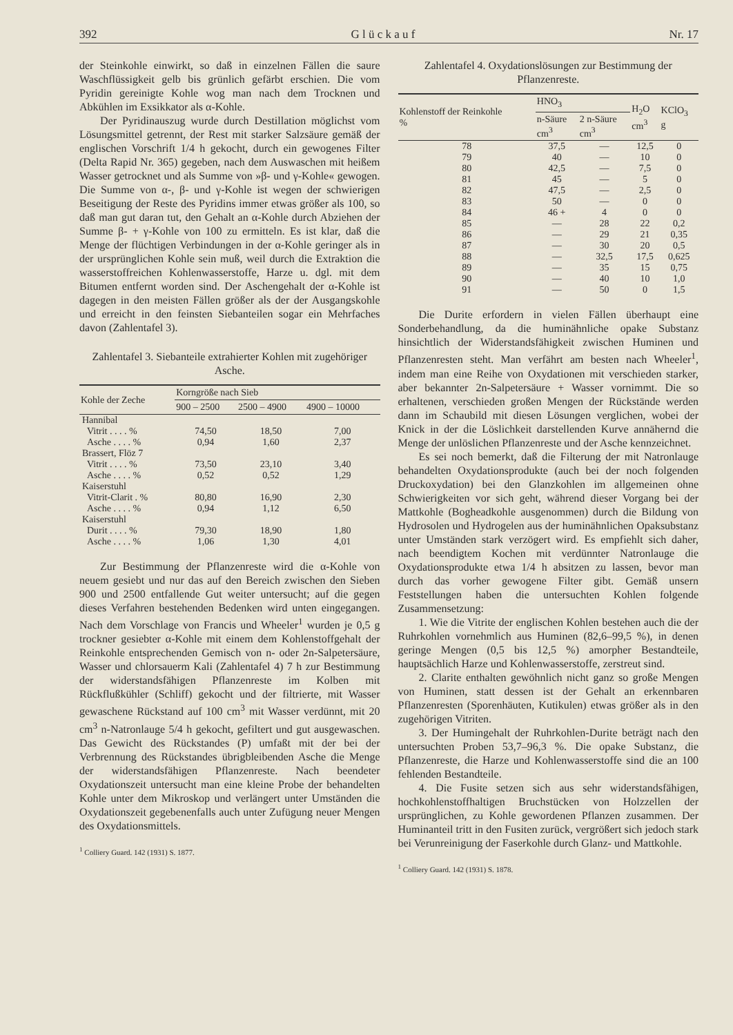392 G l ü c k a u f Nr. 17
der Steinkohle einwirkt, so daß in einzelnen Fällen die saure Waschflüssigkeit gelb bis grünlich gefärbt erschien. Die vom Pyridin gereinigte Kohle wog man nach dem Trocknen und Abkühlen im Exsikkator als α-Kohle.
Der Pyridinauszug wurde durch Destillation möglichst vom Lösungsmittel getrennt, der Rest mit starker Salzsäure gemäß der englischen Vorschrift 1/4 h gekocht, durch ein gewogenes Filter (Delta Rapid Nr. 365) gegeben, nach dem Auswaschen mit heißem Wasser getrocknet und als Summe von »β- und γ-Kohle« gewogen. Die Summe von α-, β- und γ-Kohle ist wegen der schwierigen Beseitigung der Reste des Pyridins immer etwas größer als 100, so daß man gut daran tut, den Gehalt an α-Kohle durch Abziehen der Summe β- + γ-Kohle von 100 zu ermitteln. Es ist klar, daß die Menge der flüchtigen Verbindungen in der α-Kohle geringer als in der ursprünglichen Kohle sein muß, weil durch die Extraktion die wasserstoffreichen Kohlenwasserstoffe, Harze u. dgl. mit dem Bitumen entfernt worden sind. Der Aschengehalt der α-Kohle ist dagegen in den meisten Fällen größer als der der Ausgangskohle und erreicht in den feinsten Siebanteilen sogar ein Mehrfaches davon (Zahlentafel 3).
Zahlentafel 3. Siebanteile extrahierter Kohlen mit zugehöriger Asche.
| Kohle der Zeche | Korngröße nach Sieb | | |
| --- | --- | --- | --- |
| | 900 – 2500 | 2500 – 4900 | 4900 – 10000 |
| Hannibal | | | |
| Vitrit . . . . % | 74,50 | 18,50 | 7,00 |
| Asche . . . . % | 0,94 | 1,60 | 2,37 |
| Brassert, Flöz 7 | | | |
| Vitrit . . . . % | 73,50 | 23,10 | 3,40 |
| Asche . . . . % | 0,52 | 0,52 | 1,29 |
| Kaiserstuhl | | | |
| Vitrit-Clarit . % | 80,80 | 16,90 | 2,30 |
| Asche . . . . % | 0,94 | 1,12 | 6,50 |
| Kaiserstuhl | | | |
| Durit . . . . % | 79,30 | 18,90 | 1,80 |
| Asche . . . . % | 1,06 | 1,30 | 4,01 |
Zur Bestimmung der Pflanzenreste wird die α-Kohle von neuem gesiebt und nur das auf den Bereich zwischen den Sieben 900 und 2500 entfallende Gut weiter untersucht; auf die gegen dieses Verfahren bestehenden Bedenken wird unten eingegangen. Nach dem Vorschlage von Francis und Wheeler<sup>1</sup> wurden je 0,5 g trockner gesiebter α-Kohle mit einem dem Kohlenstoffgehalt der Reinkohle entsprechenden Gemisch von n- oder 2n-Salpetersäure, Wasser und chlorsauerm Kali (Zahlentafel 4) 7 h zur Bestimmung der widerstandsfähigen Pflanzenreste im Kolben mit Rückflußkühler (Schliff) gekocht und der filtrierte, mit Wasser gewaschene Rückstand auf 100 cm<sup>3</sup> mit Wasser verdünnt, mit 20 cm<sup>3</sup> n-Natronlauge 5/4 h gekocht, gefiltert und gut ausgewaschen. Das Gewicht des Rückstandes (P) umfaßt mit der bei der Verbrennung des Rückstandes übrigbleibenden Asche die Menge der widerstandsfähigen Pflanzenreste. Nach beendeter Oxydationszeit untersucht man eine kleine Probe der behandelten Kohle unter dem Mikroskop und verlängert unter Umständen die Oxydationszeit gegebenenfalls auch unter Zufügung neuer Mengen des Oxydationsmittels.
<sup>1</sup> Colliery Guard. 142 (1931) S. 1877.
Zahlentafel 4. Oxydationslösungen zur Bestimmung der Pflanzenreste.
| Kohlenstoff der Reinkohle % | HNO<sub>3</sub> | | H<sub>2</sub>O cm<sup>3</sup> | KClO<sub>3</sub> g |
| --- | --- | --- | --- | --- |
| | n-Säure cm<sup>3</sup> | 2 n-Säure cm<sup>3</sup> | | |
| 78 | 37,5 | — | 12,5 | 0 |
| 79 | 40 | — | 10 | 0 |
| 80 | 42,5 | — | 7,5 | 0 |
| 81 | 45 | — | 5 | 0 |
| 82 | 47,5 | — | 2,5 | 0 |
| 83 | 50 | — | 0 | 0 |
| 84 | 46 + | 4 | 0 | 0 |
| 85 | — | 28 | 22 | 0,2 |
| 86 | — | 29 | 21 | 0,35 |
| 87 | — | 30 | 20 | 0,5 |
| 88 | — | 32,5 | 17,5 | 0,625 |
| 89 | — | 35 | 15 | 0,75 |
| 90 | — | 40 | 10 | 1,0 |
| 91 | — | 50 | 0 | 1,5 |
Die Durite erfordern in vielen Fällen überhaupt eine Sonderbehandlung, da die huminähnliche opake Substanz hinsichtlich der Widerstandsfähigkeit zwischen Huminen und Pflanzenresten steht. Man verfährt am besten nach Wheeler<sup>1</sup>, indem man eine Reihe von Oxydationen mit verschieden starker, aber bekannter 2n-Salpetersäure + Wasser vornimmt. Die so erhaltenen, verschieden großen Mengen der Rückstände werden dann im Schaubild mit diesen Lösungen verglichen, wobei der Knick in der die Löslichkeit darstellenden Kurve annähernd die Menge der unlöslichen Pflanzenreste und der Asche kennzeichnet.
Es sei noch bemerkt, daß die Filterung der mit Natronlauge behandelten Oxydationsprodukte (auch bei der noch folgenden Druckoxydation) bei den Glanzkohlen im allgemeinen ohne Schwierigkeiten vor sich geht, während dieser Vorgang bei der Mattkohle (Bogheadkohle ausgenommen) durch die Bildung von Hydrosolen und Hydrogelen aus der huminähnlichen Opaksubstanz unter Umständen stark verzögert wird. Es empfiehlt sich daher, nach beendigtem Kochen mit verdünnter Natronlauge die Oxydationsprodukte etwa 1/4 h absitzen zu lassen, bevor man durch das vorher gewogene Filter gibt. Gemäß unsern Feststellungen haben die untersuchten Kohlen folgende Zusammensetzung:
1. Wie die Vitrite der englischen Kohlen bestehen auch die der Ruhrkohlen vornehmlich aus Huminen (82,6–99,5 %), in denen geringe Mengen (0,5 bis 12,5 %) amorpher Bestandteile, hauptsächlich Harze und Kohlenwasserstoffe, zerstreut sind.
2. Clarite enthalten gewöhnlich nicht ganz so große Mengen von Huminen, statt dessen ist der Gehalt an erkennbaren Pflanzenresten (Sporenhäuten, Kutikulen) etwas größer als in den zugehörigen Vitriten.
3. Der Humingehalt der Ruhrkohlen-Durite beträgt nach den untersuchten Proben 53,7–96,3 %. Die opake Substanz, die Pflanzenreste, die Harze und Kohlenwasserstoffe sind die an 100 fehlenden Bestandteile.
4. Die Fusite setzen sich aus sehr widerstandsfähigen, hochkohlenstoffhaltigen Bruchstücken von Holzzellen der ursprünglichen, zu Kohle gewordenen Pflanzen zusammen. Der Huminanteil tritt in den Fusiten zurück, vergrößert sich jedoch stark bei Verunreinigung der Faserkohle durch Glanz- und Mattkohle.
<sup>1</sup> Colliery Guard. 142 (1931) S. 1878.